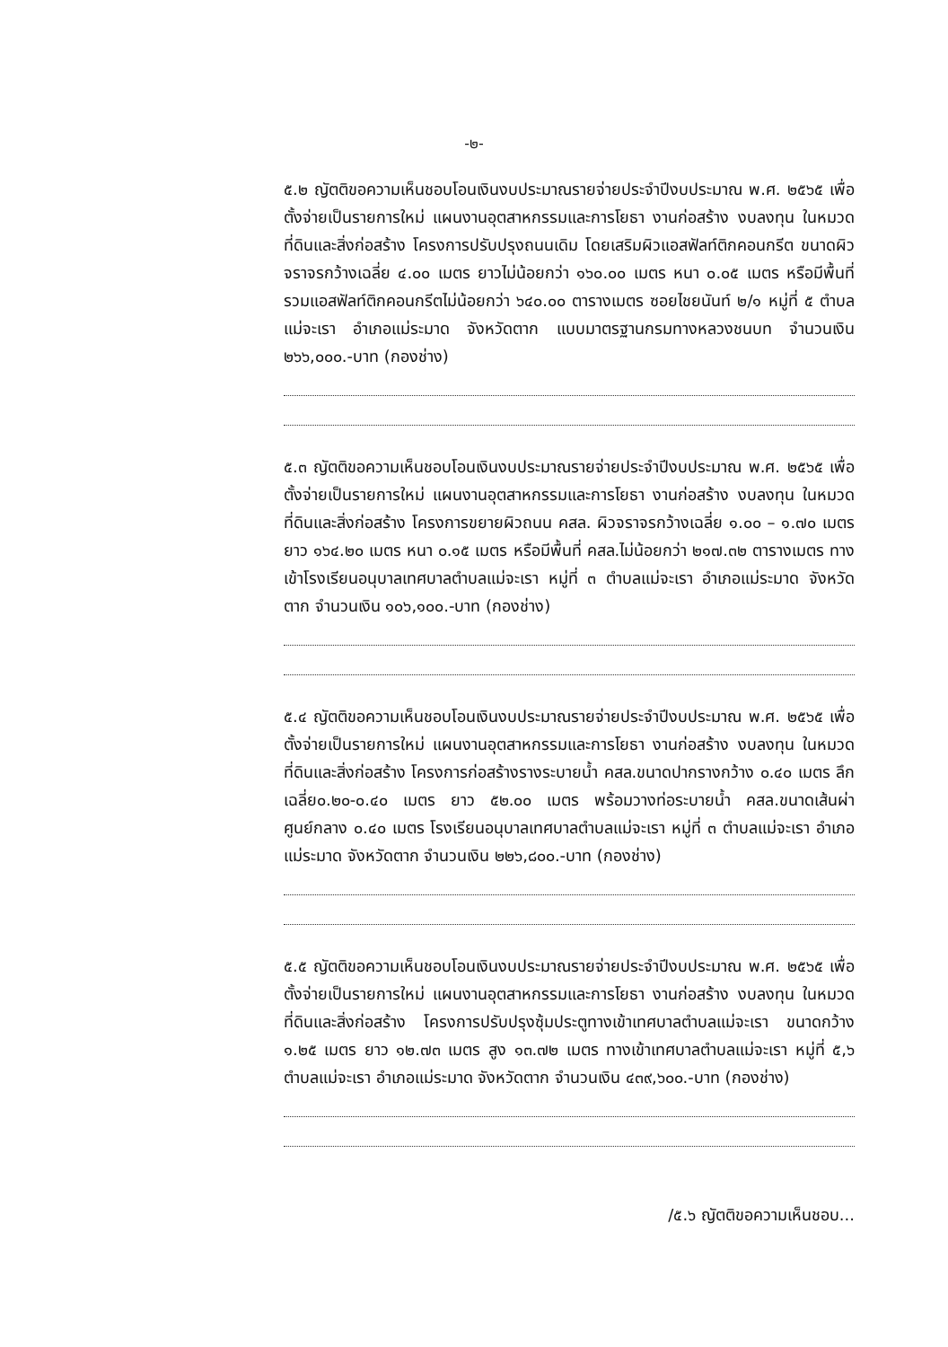-๒-
๕.๒ ญัตติขอความเห็นชอบโอนเงินงบประมาณรายจ่ายประจำปีงบประมาณ พ.ศ. ๒๕๖๕ เพื่อตั้งจ่ายเป็นรายการใหม่ แผนงานอุตสาหกรรมและการโยธา งานก่อสร้าง งบลงทุน ในหมวดที่ดินและสิ่งก่อสร้าง โครงการปรับปรุงถนนเดิม โดยเสริมผิวแอสฟัลท์ติกคอนกรีต ขนาดผิวจราจรกว้างเฉลี่ย ๔.๐๐ เมตร ยาวไม่น้อยกว่า ๑๖๐.๐๐ เมตร หนา ๐.๐๕ เมตร หรือมีพื้นที่รวมแอสฟัลท์ติกคอนกรีตไม่น้อยกว่า ๖๔๐.๐๐ ตารางเมตร ซอยไชยนันท์ ๒/๑ หมู่ที่ ๕ ตำบลแม่จะเรา อำเภอแม่ระมาด จังหวัดตาก แบบมาตรฐานกรมทางหลวงชนบท จำนวนเงิน ๒๖๖,๐๐๐.-บาท (กองช่าง)
๕.๓ ญัตติขอความเห็นชอบโอนเงินงบประมาณรายจ่ายประจำปีงบประมาณ พ.ศ. ๒๕๖๕ เพื่อตั้งจ่ายเป็นรายการใหม่ แผนงานอุตสาหกรรมและการโยธา งานก่อสร้าง งบลงทุน ในหมวดที่ดินและสิ่งก่อสร้าง โครงการขยายผิวถนน คสล. ผิวจราจรกว้างเฉลี่ย ๑.๐๐ – ๑.๗๐ เมตร ยาว ๑๖๔.๒๐ เมตร หนา ๐.๑๕ เมตร หรือมีพื้นที่ คสล.ไม่น้อยกว่า ๒๑๗.๓๒ ตารางเมตร ทางเข้าโรงเรียนอนุบาลเทศบาลตำบลแม่จะเรา หมู่ที่ ๓ ตำบลแม่จะเรา อำเภอแม่ระมาด จังหวัดตาก จำนวนเงิน ๑๐๖,๑๐๐.-บาท (กองช่าง)
๕.๔ ญัตติขอความเห็นชอบโอนเงินงบประมาณรายจ่ายประจำปีงบประมาณ พ.ศ. ๒๕๖๕ เพื่อตั้งจ่ายเป็นรายการใหม่ แผนงานอุตสาหกรรมและการโยธา งานก่อสร้าง งบลงทุน ในหมวดที่ดินและสิ่งก่อสร้าง โครงการก่อสร้างรางระบายน้ำ คสล.ขนาดปากรางกว้าง ๐.๔๐ เมตร ลึกเฉลี่ย๐.๒๐-๐.๔๐ เมตร ยาว ๕๒.๐๐ เมตร พร้อมวางท่อระบายน้ำ คสล.ขนาดเส้นผ่าศูนย์กลาง ๐.๔๐ เมตร โรงเรียนอนุบาลเทศบาลตำบลแม่จะเรา หมู่ที่ ๓ ตำบลแม่จะเรา อำเภอแม่ระมาด จังหวัดตาก จำนวนเงิน ๒๒๖,๘๐๐.-บาท (กองช่าง)
๕.๕ ญัตติขอความเห็นชอบโอนเงินงบประมาณรายจ่ายประจำปีงบประมาณ พ.ศ. ๒๕๖๕ เพื่อตั้งจ่ายเป็นรายการใหม่ แผนงานอุตสาหกรรมและการโยธา งานก่อสร้าง งบลงทุน ในหมวดที่ดินและสิ่งก่อสร้าง โครงการปรับปรุงซุ้มประตูทางเข้าเทศบาลตำบลแม่จะเรา ขนาดกว้าง ๑.๒๕ เมตร ยาว ๑๒.๗๓ เมตร สูง ๑๓.๗๒ เมตร ทางเข้าเทศบาลตำบลแม่จะเรา หมู่ที่ ๕,๖ ตำบลแม่จะเรา อำเภอแม่ระมาด จังหวัดตาก จำนวนเงิน ๔๓๙,๖๐๐.-บาท (กองช่าง)
/๕.๖ ญัตติขอความเห็นชอบ...